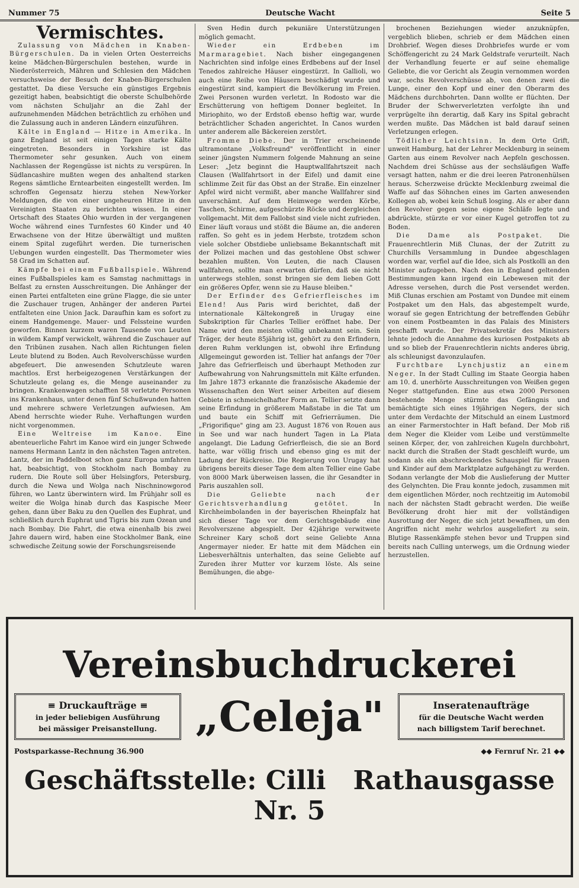Nummer 75 Deutsche Wacht Seite 5
Vermischtes.
Zulassung von Mädchen in Knaben-Bürgerschulen. Da in vielen Orten Oesterreichs keine Mädchen-Bürgerschulen bestehen, wurde in Niederösterreich, Mähren und Schlesien den Mädchen versuchsweise der Besuch der Knaben-Bürgerschulen gestattet. Da diese Versuche ein günstiges Ergebnis gezeitigt haben, beabsichtigt die oberste Schulbehörde vom nächsten Schuljahr an die Zahl der aufzunehmenden Mädchen beträchtlich zu erhöhen und die Zulassung auch in anderen Ländern einzuführen.
Kälte in England — Hitze in Amerika. In ganz England ist seit einigen Tagen starke Kälte eingetreten. Besonders in Yorkshire ist das Thermometer sehr gesunken. Auch von einem Nachlassen der Regengüsse ist nichts zu verspüren. In Südlancashire mußten wegen des anhaltend starken Regens sämtliche Erntearbeiten eingestellt werden. Im schroffen Gegensatz hierzu stehen New-Yorker Meldungen, die von einer ungeheuren Hitze in den Vereinigten Staaten zu berichten wissen. In einer Ortschaft des Staates Ohio wurden in der vergangenen Woche während eines Turnfestes 60 Kinder und 40 Erwachsene von der Hitze überwältigt und mußten einem Spital zugeführt werden. Die turnerischen Uebungen wurden eingestellt. Das Thermometer wies 58 Grad im Schatten auf.
Kämpfe bei einem Fußballspiele. Während eines Fußballspieles kam es Samstag nachmittags in Belfast zu ernsten Ausschreitungen. Die Anhänger der einen Partei entfalteten eine grüne Flagge, die sie unter die Zuschauer trugen, Anhänger der anderen Partei entfalteten eine Union Jack. Daraufhin kam es sofort zu einem Handgemenge. Mauer- und Felssteine wurden geworfen. Binnen kurzem waren Tausende von Leuten in wildem Kampf verwickelt, während die Zuschauer auf den Tribünen zusahen. Nach allen Richtungen fielen Leute blutend zu Boden. Auch Revolverschüsse wurden abgefeuert. Die anwesenden Schutzleute waren machtlos. Erst herbeigezogenen Verstärkungen der Schutzleute gelang es, die Menge auseinander zu bringen. Krankenwagen schafften 58 verletzte Personen ins Krankenhaus, unter denen fünf Schußwunden hatten und mehrere schwere Verletzungen aufwiesen. Am Abend herrschte wieder Ruhe. Verhaftungen wurden nicht vorgenommen.
Eine Weltreise im Kanoe. Eine abenteuerliche Fahrt im Kanoe wird ein junger Schwede namens Hermann Lantz in den nächsten Tagen antreten. Lantz, der im Paddelboot schon ganz Europa umfahren hat, beabsichtigt, von Stockholm nach Bombay zu rudern. Die Route soll über Helsingfors, Petersburg, durch die Newa und Wolga nach Nischninowgorod führen, wo Lantz überwintern wird. Im Frühjahr soll es weiter die Wolga hinab durch das Kaspische Meer gehen, dann über Baku zu den Quellen des Euphrat, und schließlich durch Euphrat und Tigris bis zum Ozean und nach Bombay. Die Fahrt, die etwa einenhalb bis zwei Jahre dauern wird, haben eine Stockholmer Bank, eine schwedische Zeitung sowie der Forschungsreisende
Sven Hedin durch pekuniäre Unterstützungen möglich gemacht.
Wieder ein Erdbeben im Marmaragebiet. Nach bisher eingegangenen Nachrichten sind infolge eines Erdbebens auf der Insel Tenedos zahlreiche Häuser eingestürzt. In Gallioli, wo auch eine Reihe von Häusern beschädigt wurde und eingestürzt sind, kampiert die Bevölkerung im Freien. Zwei Personen wurden verletzt. In Rodosto war die Erschütterung von heftigem Donner begleitet. In Miriophito, wo der Erdstoß ebenso heftig war, wurde beträchtlicher Schaden angerichtet. In Canos wurden unter anderem alle Bäckereien zerstört.
Fromme Diebe. Der in Trier erscheinende ultramontane „Volksfreund" veröffentlicht in einer seiner jüngsten Nummern folgende Mahnung an seine Leser: „Jetz beginnt die Hauptwallfahrtszeit nach Clausen (Wallfahrtsort in der Eifel) und damit eine schlimme Zeit für das Obst an der Straße. Ein einzelner Apfel wird nicht vermißt, aber manche Wallfahrer sind unverschämt. Auf dem Heimwege werden Körbe, Taschen, Schirme, aufgeschürzte Röcke und dergleichen vollgemacht. Mit dem Fallobst sind viele nicht zufrieden. Einer läuft voraus und stößt die Bäume an, die anderen raffen. So geht es in jedem Herbste, trotzdem schon viele solcher Obstdiebe unliebsame Bekanntschaft mit der Polizei machen und das gestohlene Obst schwer bezahlen mußten. Von Leuten, die nach Clausen wallfahren, sollte man erwarten dürfen, daß sie nicht unterwegs stehlen, sonst bringen sie dem lieben Gott ein größeres Opfer, wenn sie zu Hause bleiben."
Der Erfinder des Gefrierfleisches im Elend! Aus Paris wird berichtet, daß der internationale Kältekongreß in Urugay eine Subskription für Charles Tellier eröffnet habe. Der Name wird den meisten völlig unbekannt sein. Sein Träger, der heute 85jährig ist, gehört zu den Erfindern, deren Ruhm verklungen ist, obwohl ihre Erfindung Allgemeingut geworden ist. Tellier hat anfangs der 70er Jahre das Gefrierfleisch und überhaupt Methoden zur Aufbewahrung von Nahrungsmitteln mit Kälte erfunden. Im Jahre 1873 erkannte die französische Akademie der Wissenschaften den Wert seiner Arbeiten auf diesem Gebiete in schmeichelhafter Form an. Tellier setzte dann seine Erfindung in größerem Maßstabe in die Tat um und baute ein Schiff mit Gefrierräumen. Die „Frigorifique" ging am 23. August 1876 von Rouen aus in See und war nach hundert Tagen in La Plata angelangt. Die Ladung Gefrierfleisch, die sie an Bord hatte, war völlig frisch und ebenso ging es mit der Ladung der Rückreise. Die Regierung von Urugay hat übrigens bereits dieser Tage dem alten Tellier eine Gabe von 8000 Mark überweisen lassen, die ihr Gesandter in Paris auszahlen soll.
Die Geliebte nach der Gerichtsverhandlung getötet. In Kirchheimbolanden in der bayerischen Rheinpfalz hat sich dieser Tage vor dem Gerichtsgebäude eine Revolverszene abgespielt. Der 42jährige verwitwete Schreiner Kary schoß dort seine Geliebte Anna Angermayer nieder. Er hatte mit dem Mädchen ein Liebesverhältnis unterhalten, das seine Geliebte auf Zureden ihrer Mutter vor kurzem löste. Als seine Bemühungen, die abge-
brochenen Beziehungen wieder anzuknüpfen, vergeblich blieben, schrieb er dem Mädchen einen Drohbrief. Wegen dieses Drohbriefes wurde er vom Schöffengericht zu 24 Mark Geldstrafe verurteilt. Nach der Verhandlung feuerte er auf seine ehemalige Geliebte, die vor Gericht als Zeugin vernommen worden war, sechs Revolverschüsse ab, von denen zwei die Lunge, einer den Kopf und einer den Oberarm des Mädchens durchbohrten. Dann wollte er flüchten. Der Bruder der Schwerverletzten verfolgte ihn und verprügelte ihn derartig, daß Kary ins Spital gebracht werden mußte. Das Mädchen ist bald darauf seinen Verletzungen erlegen.
Tödlicher Leichtsinn. In dem Orte Grift, unweit Hamburg, hat der Lehrer Mecklenburg in seinem Garten aus einem Revolver nach Aepfeln geschossen. Nachdem drei Schüsse aus der sechsläufigen Waffe versagt hatten, nahm er die drei leeren Patronenhülsen heraus. Scherzweise drückte Mecklenburg zweimal die Waffe auf das Söhnchen eines im Garten anwesenden Kollegen ab, wobei kein Schuß losging. Als er aber dann den Revolver gegen seine eigene Schläfe legte und abdrückte, stürzte er vor einer Kugel getroffen tot zu Boden.
Die Dame als Postpaket. Die Frauenrechtlerin Miß Clunas, der der Zutritt zu Churchills Versammlung in Dundee abgeschlagen worden war, verfiel auf die Idee, sich als Postkolli an den Minister aufzugeben. Nach den in England geltenden Bestimmungen kann irgend ein Lebewesen mit der Adresse versehen, durch die Post versendet werden. Miß Clunas erschien am Postamt von Dundee mit einem Postpaket um den Hals, das abgestempelt wurde, worauf sie gegen Entrichtung der betreffenden Gebühr von einem Postbeamten in das Palais des Ministers geschafft wurde. Der Privatsekretär des Ministers lehnte jedoch die Annahme des kuriosen Postpakets ab und so blieb der Frauenrechtlerin nichts anderes übrig, als schleunigst davonzulaufen.
Furchtbare Lynchjustiz an einem Neger. In der Stadt Culling im Staate Georgia haben am 10. d. unerhörte Ausschreitungen von Weißen gegen Neger stattgefunden. Eine aus etwa 2000 Personen bestehende Menge stürmte das Gefängnis und bemächtigte sich eines 19jährigen Negers, der sich unter dem Verdachte der Mitschuld an einem Lustmord an einer Farmerstochter in Haft befand. Der Mob riß dem Neger die Kleider vom Leibe und verstümmelte seinen Körper, der, von zahlreichen Kugeln durchbohrt, nackt durch die Straßen der Stadt geschleift wurde, um sodann als ein abschreckendes Schauspiel für Frauen und Kinder auf dem Marktplatze aufgehängt zu werden. Sodann verlangte der Mob die Auslieferung der Mutter des Gelynchten. Die Frau konnte jedoch, zusammen mit dem eigentlichen Mörder, noch rechtzeitig im Automobil nach der nächsten Stadt gebracht werden. Die weiße Bevölkerung droht hier mit der vollständigen Ausrottung der Neger, die sich jetzt bewaffnen, um den Angriffen nicht mehr wehrlos ausgeliefert zu sein. Blutige Rassenkämpfe stehen bevor und Truppen sind bereits nach Culling unterwegs, um die Ordnung wieder herzustellen.
Vereinsbuchdruckerei
≡ Druckaufträge ≡
in jeder beliebigen Ausführung
bei mässiger Preisanstellung.
„Celeja"
Inseratenaufträge
für die Deutsche Wacht werden
nach billigstem Tarif berechnet.
Postsparkasse-Rechnung 36.900 ◆◆ Fernruf Nr. 21 ◆◆
Geschäftsstelle: Cilli Rathausgasse Nr. 5